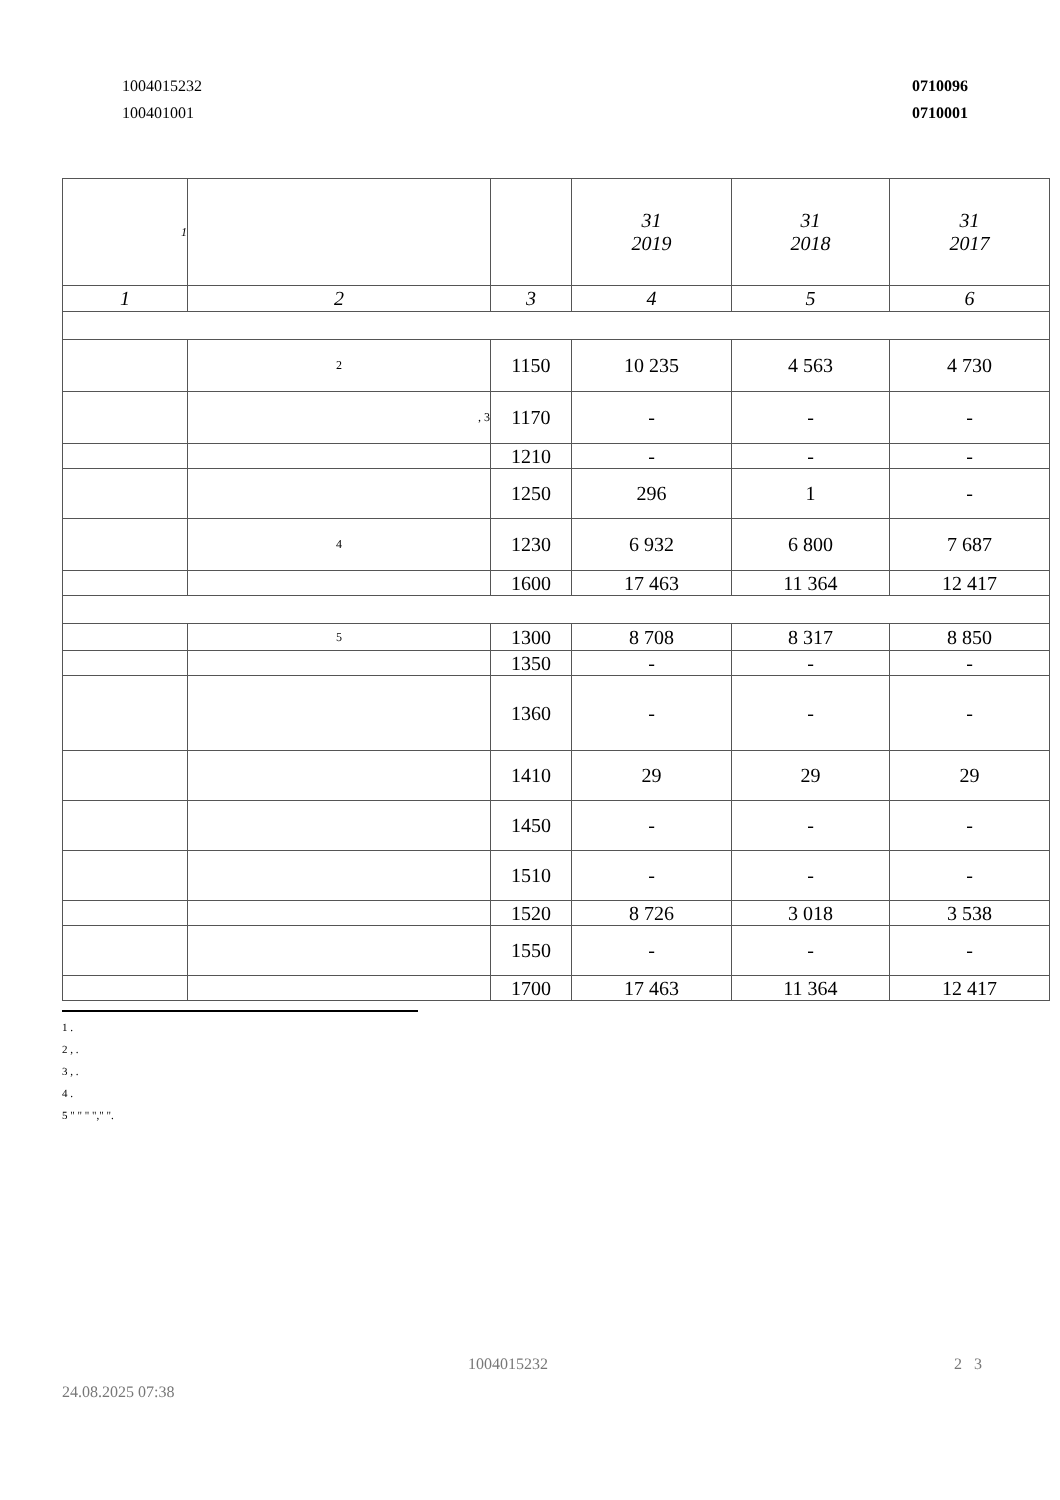1004015232
100401001
0710096
0710001
| 1 | | | 31 2019 | 31 2018 | 31 2017 |
| 1 | 2 | 3 | 4 | 5 | 6 |
| | 2 | 1150 | 10 235 | 4 563 | 4 730 |
| | , 3 | 1170 | - | - | - |
| | | 1210 | - | - | - |
| | | 1250 | 296 | 1 | - |
| | 4 | 1230 | 6 932 | 6 800 | 7 687 |
| | | 1600 | 17 463 | 11 364 | 12 417 |
| | 5 | 1300 | 8 708 | 8 317 | 8 850 |
| | | 1350 | - | - | - |
| | | 1360 | - | - | - |
| | | 1410 | 29 | 29 | 29 |
| | | 1450 | - | - | - |
| | | 1510 | - | - | - |
| | | 1520 | 8 726 | 3 018 | 3 538 |
| | | 1550 | - | - | - |
| | | 1700 | 17 463 | 11 364 | 12 417 |
1 .
2 , .
3 , .
4 .
5 " " " "," ".
1004015232 2 3
24.08.2025 07:38